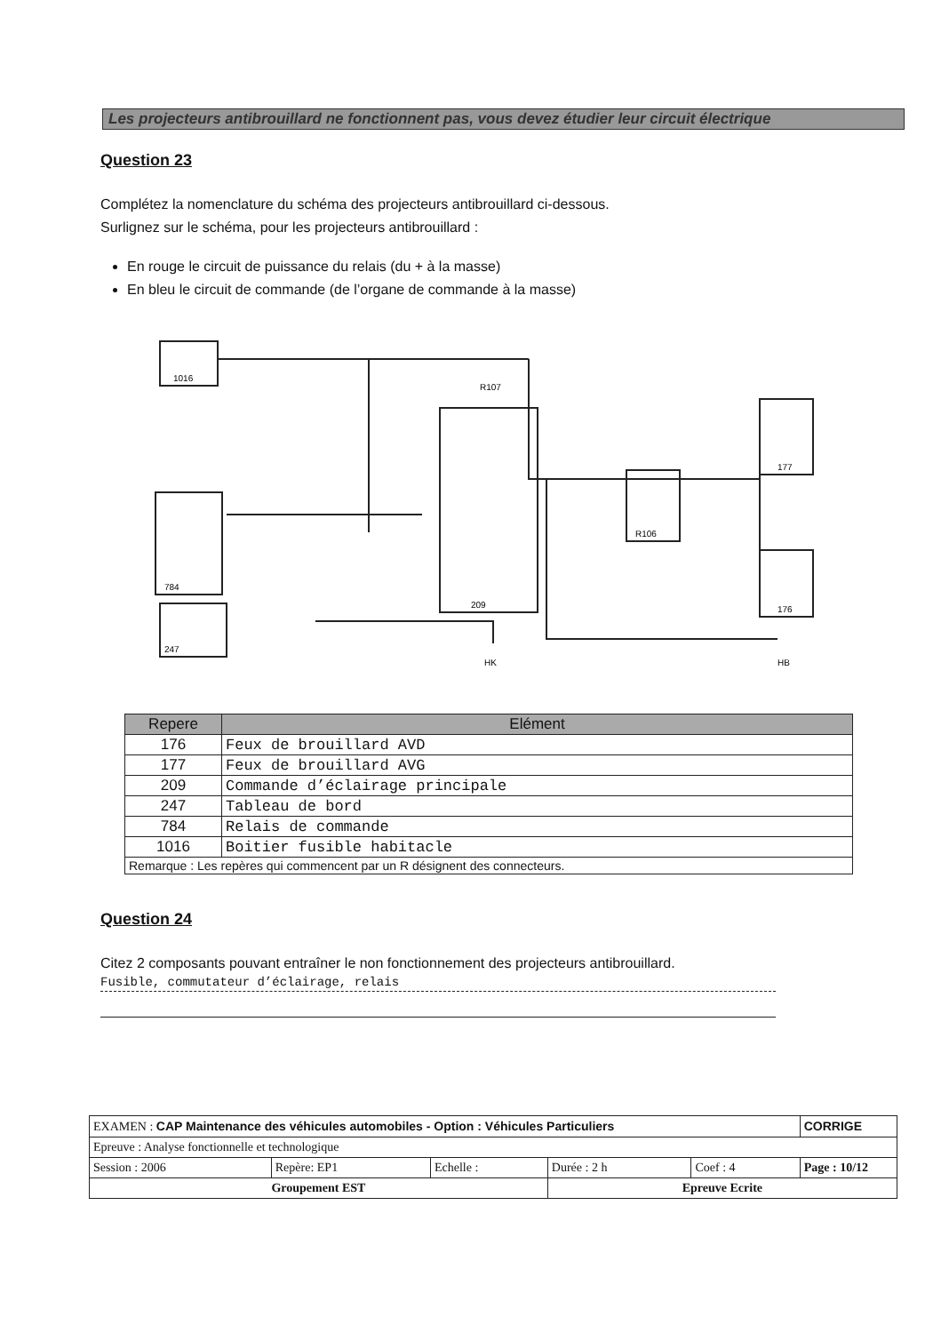Les projecteurs antibrouillard ne fonctionnent pas, vous devez étudier leur circuit électrique
Question 23
Complétez la nomenclature du schéma des projecteurs antibrouillard ci-dessous.
Surlignez sur le schéma, pour les projecteurs antibrouillard :
En rouge le circuit de puissance du relais (du + à la masse)
En bleu le circuit de commande (de l’organe de commande à la masse)
1016
R107
784
247
209
R106
177
176
HK
HB
| Repere | Elément |
| --- | --- |
| 176 | Feux de brouillard AVD |
| 177 | Feux de brouillard AVG |
| 209 | Commande d’éclairage principale |
| 247 | Tableau de bord |
| 784 | Relais de commande |
| 1016 | Boitier fusible habitacle |
| Remarque : Les repères qui commencent par un R désignent des connecteurs. | |
Question 24
Citez 2 composants pouvant entraîner le non fonctionnement des projecteurs antibrouillard.
Fusible, commutateur d’éclairage, relais
| EXAMEN : CAP Maintenance des véhicules automobiles - Option : Véhicules Particuliers | | | | | CORRIGE |
| Epreuve : Analyse fonctionnelle et technologique | | | | | |
| Session : 2006 | Repère: EP1 | Echelle : | Durée : 2 h | Coef : 4 | Page : 10/12 |
| Groupement EST | | | Epreuve Ecrite | | |